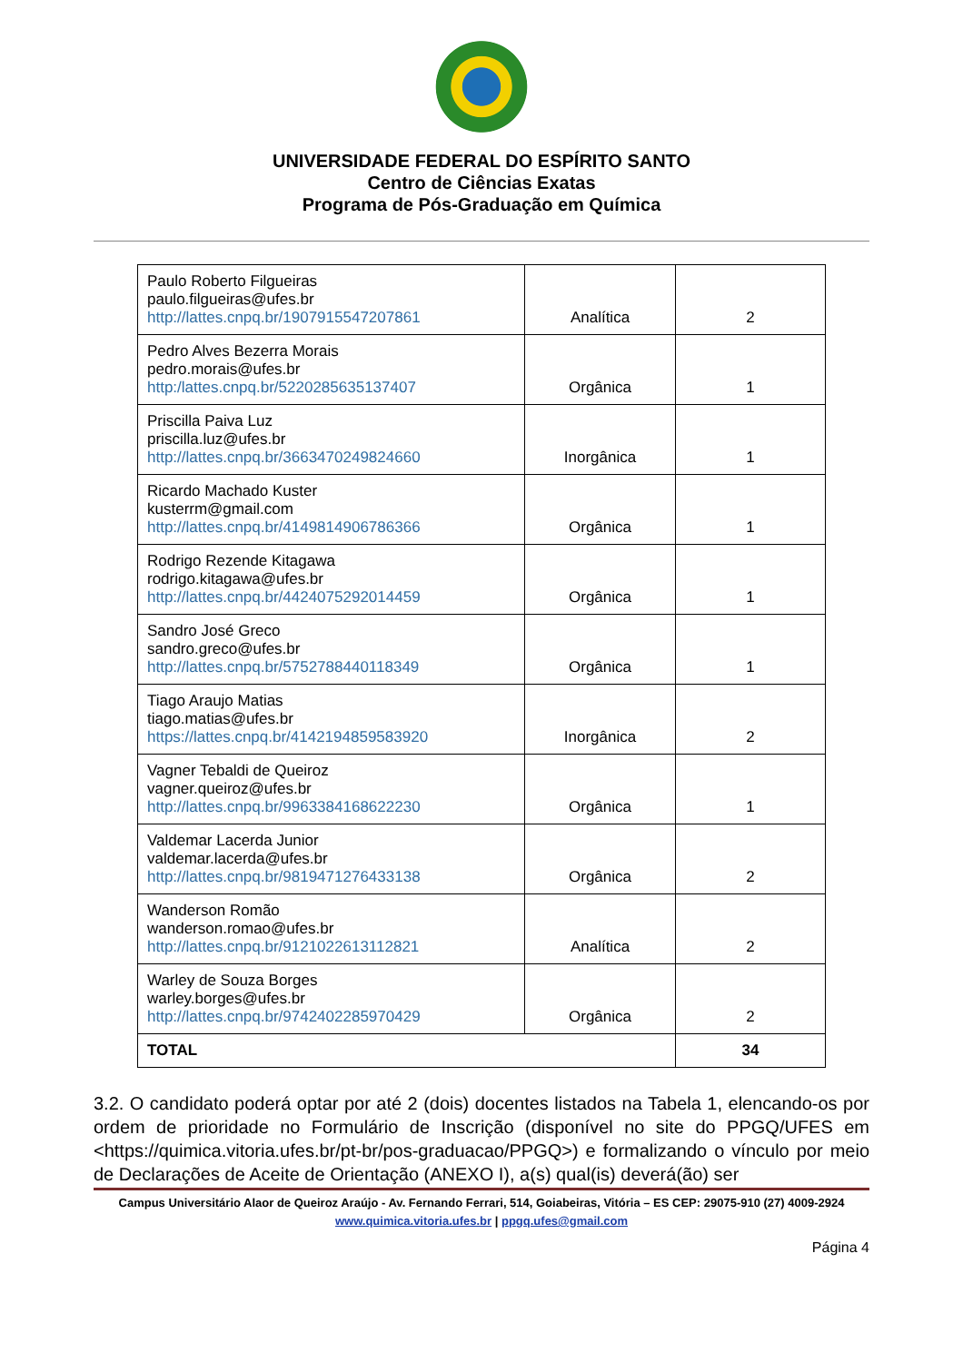UNIVERSIDADE FEDERAL DO ESPÍRITO SANTO
Centro de Ciências Exatas
Programa de Pós-Graduação em Química
| Paulo Roberto Filgueiras paulo.filgueiras@ufes.br http://lattes.cnpq.br/1907915547207861 | Analítica | 2 |
| Pedro Alves Bezerra Morais pedro.morais@ufes.br http:/lattes.cnpq.br/5220285635137407 | Orgânica | 1 |
| Priscilla Paiva Luz priscilla.luz@ufes.br http://lattes.cnpq.br/3663470249824660 | Inorgânica | 1 |
| Ricardo Machado Kuster kusterrm@gmail.com http://lattes.cnpq.br/4149814906786366 | Orgânica | 1 |
| Rodrigo Rezende Kitagawa rodrigo.kitagawa@ufes.br http://lattes.cnpq.br/4424075292014459 | Orgânica | 1 |
| Sandro José Greco sandro.greco@ufes.br http://lattes.cnpq.br/5752788440118349 | Orgânica | 1 |
| Tiago Araujo Matias tiago.matias@ufes.br https://lattes.cnpq.br/4142194859583920 | Inorgânica | 2 |
| Vagner Tebaldi de Queiroz vagner.queiroz@ufes.br http://lattes.cnpq.br/9963384168622230 | Orgânica | 1 |
| Valdemar Lacerda Junior valdemar.lacerda@ufes.br http://lattes.cnpq.br/9819471276433138 | Orgânica | 2 |
| Wanderson Romão wanderson.romao@ufes.br http://lattes.cnpq.br/9121022613112821 | Analítica | 2 |
| Warley de Souza Borges warley.borges@ufes.br http://lattes.cnpq.br/9742402285970429 | Orgânica | 2 |
| TOTAL | | 34 |
3.2. O candidato poderá optar por até 2 (dois) docentes listados na Tabela 1, elencando-os por ordem de prioridade no Formulário de Inscrição (disponível no site do PPGQ/UFES em <https://quimica.vitoria.ufes.br/pt-br/pos-graduacao/PPGQ>) e formalizando o vínculo por meio de Declarações de Aceite de Orientação (ANEXO I), a(s) qual(is) deverá(ão) ser
Campus Universitário Alaor de Queiroz Araújo - Av. Fernando Ferrari, 514, Goiabeiras, Vitória – ES CEP: 29075-910 (27) 4009-2924
www.quimica.vitoria.ufes.br | ppgq.ufes@gmail.com
Página 4